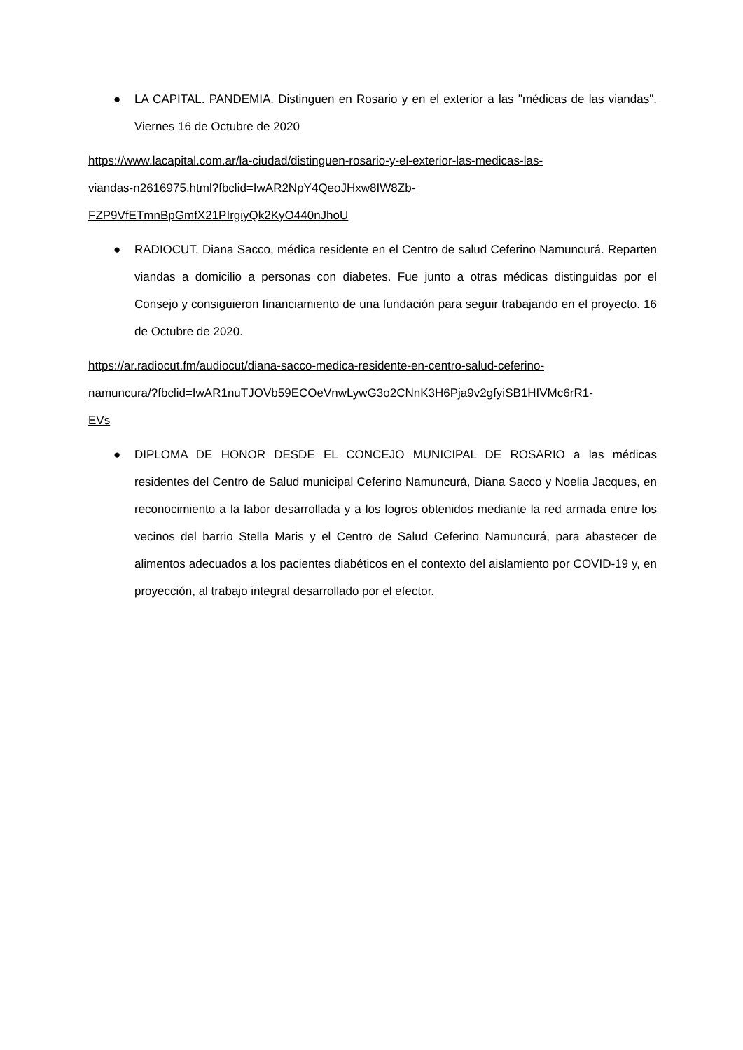● LA CAPITAL. PANDEMIA. Distinguen en Rosario y en el exterior a las "médicas de las viandas". Viernes 16 de Octubre de 2020
https://www.lacapital.com.ar/la-ciudad/distinguen-rosario-y-el-exterior-las-medicas-las-
viandas-n2616975.html?fbclid=IwAR2NpY4QeoJHxw8IW8Zb-
FZP9VfETmnBpGmfX21PIrgiyQk2KyO440nJhoU
● RADIOCUT. Diana Sacco, médica residente en el Centro de salud Ceferino Namuncurá. Reparten viandas a domicilio a personas con diabetes. Fue junto a otras médicas distinguidas por el Consejo y consiguieron financiamiento de una fundación para seguir trabajando en el proyecto. 16 de Octubre de 2020.
https://ar.radiocut.fm/audiocut/diana-sacco-medica-residente-en-centro-salud-ceferino-
namuncura/?fbclid=IwAR1nuTJOVb59ECOeVnwLywG3o2CNnK3H6Pja9v2gfyiSB1HIVMc6rR1-
EVs
● DIPLOMA DE HONOR DESDE EL CONCEJO MUNICIPAL DE ROSARIO a las médicas residentes del Centro de Salud municipal Ceferino Namuncurá, Diana Sacco y Noelia Jacques, en reconocimiento a la labor desarrollada y a los logros obtenidos mediante la red armada entre los vecinos del barrio Stella Maris y el Centro de Salud Ceferino Namuncurá, para abastecer de alimentos adecuados a los pacientes diabéticos en el contexto del aislamiento por COVID-19 y, en proyección, al trabajo integral desarrollado por el efector.